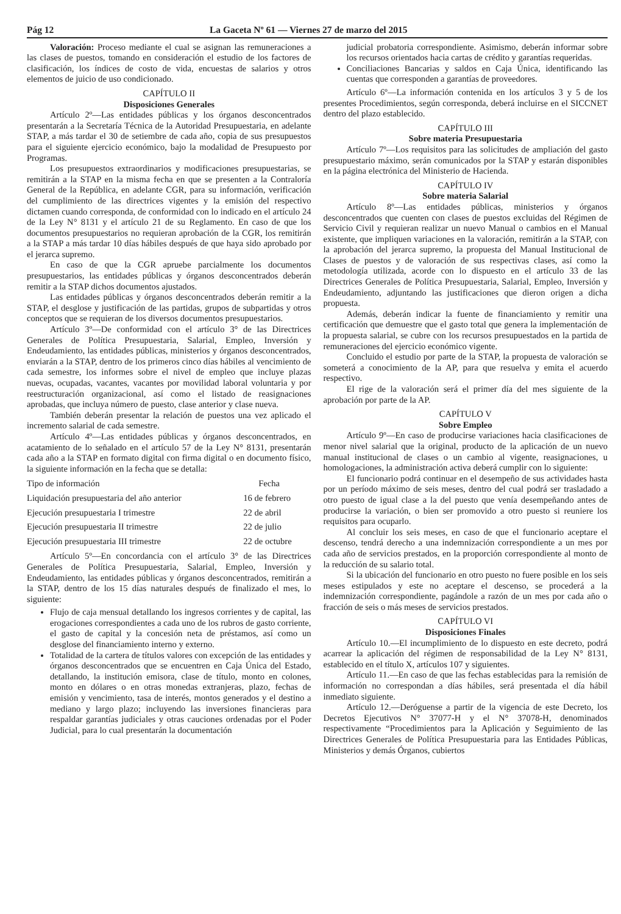Pág 12 La Gaceta Nº 61 — Viernes 27 de marzo del 2015
Valoración: Proceso mediante el cual se asignan las remuneraciones a las clases de puestos, tomando en consideración el estudio de los factores de clasificación, los índices de costo de vida, encuestas de salarios y otros elementos de juicio de uso condicionado.
CAPÍTULO II
Disposiciones Generales
Artículo 2º—Las entidades públicas y los órganos desconcentrados presentarán a la Secretaría Técnica de la Autoridad Presupuestaria, en adelante STAP, a más tardar el 30 de setiembre de cada año, copia de sus presupuestos para el siguiente ejercicio económico, bajo la modalidad de Presupuesto por Programas.
Los presupuestos extraordinarios y modificaciones presupuestarias, se remitirán a la STAP en la misma fecha en que se presenten a la Contraloría General de la República, en adelante CGR, para su información, verificación del cumplimiento de las directrices vigentes y la emisión del respectivo dictamen cuando corresponda, de conformidad con lo indicado en el artículo 24 de la Ley N° 8131 y el artículo 21 de su Reglamento. En caso de que los documentos presupuestarios no requieran aprobación de la CGR, los remitirán a la STAP a más tardar 10 días hábiles después de que haya sido aprobado por el jerarca supremo.
En caso de que la CGR apruebe parcialmente los documentos presupuestarios, las entidades públicas y órganos desconcentrados deberán remitir a la STAP dichos documentos ajustados.
Las entidades públicas y órganos desconcentrados deberán remitir a la STAP, el desglose y justificación de las partidas, grupos de subpartidas y otros conceptos que se requieran de los diversos documentos presupuestarios.
Artículo 3º—De conformidad con el artículo 3° de las Directrices Generales de Política Presupuestaria, Salarial, Empleo, Inversión y Endeudamiento, las entidades públicas, ministerios y órganos desconcentrados, enviarán a la STAP, dentro de los primeros cinco días hábiles al vencimiento de cada semestre, los informes sobre el nivel de empleo que incluye plazas nuevas, ocupadas, vacantes, vacantes por movilidad laboral voluntaria y por reestructuración organizacional, así como el listado de reasignaciones aprobadas, que incluya número de puesto, clase anterior y clase nueva.
También deberán presentar la relación de puestos una vez aplicado el incremento salarial de cada semestre.
Artículo 4º—Las entidades públicas y órganos desconcentrados, en acatamiento de lo señalado en el artículo 57 de la Ley N° 8131, presentarán cada año a la STAP en formato digital con firma digital o en documento físico, la siguiente información en la fecha que se detalla:
| Tipo de información | Fecha |
| --- | --- |
| Liquidación presupuestaria del año anterior | 16 de febrero |
| Ejecución presupuestaria I trimestre | 22 de abril |
| Ejecución presupuestaria II trimestre | 22 de julio |
| Ejecución presupuestaria III trimestre | 22 de octubre |
Artículo 5º—En concordancia con el artículo 3° de las Directrices Generales de Política Presupuestaria, Salarial, Empleo, Inversión y Endeudamiento, las entidades públicas y órganos desconcentrados, remitirán a la STAP, dentro de los 15 días naturales después de finalizado el mes, lo siguiente:
Flujo de caja mensual detallando los ingresos corrientes y de capital, las erogaciones correspondientes a cada uno de los rubros de gasto corriente, el gasto de capital y la concesión neta de préstamos, así como un desglose del financiamiento interno y externo.
Totalidad de la cartera de títulos valores con excepción de las entidades y órganos desconcentrados que se encuentren en Caja Única del Estado, detallando, la institución emisora, clase de título, monto en colones, monto en dólares o en otras monedas extranjeras, plazo, fechas de emisión y vencimiento, tasa de interés, montos generados y el destino a mediano y largo plazo; incluyendo las inversiones financieras para respaldar garantías judiciales y otras cauciones ordenadas por el Poder Judicial, para lo cual presentarán la documentación
judicial probatoria correspondiente. Asimismo, deberán informar sobre los recursos orientados hacia cartas de crédito y garantías requeridas.
Conciliaciones Bancarias y saldos en Caja Única, identificando las cuentas que corresponden a garantías de proveedores.
Artículo 6º—La información contenida en los artículos 3 y 5 de los presentes Procedimientos, según corresponda, deberá incluirse en el SICCNET dentro del plazo establecido.
CAPÍTULO III
Sobre materia Presupuestaria
Artículo 7º—Los requisitos para las solicitudes de ampliación del gasto presupuestario máximo, serán comunicados por la STAP y estarán disponibles en la página electrónica del Ministerio de Hacienda.
CAPÍTULO IV
Sobre materia Salarial
Artículo 8º—Las entidades públicas, ministerios y órganos desconcentrados que cuenten con clases de puestos excluidas del Régimen de Servicio Civil y requieran realizar un nuevo Manual o cambios en el Manual existente, que impliquen variaciones en la valoración, remitirán a la STAP, con la aprobación del jerarca supremo, la propuesta del Manual Institucional de Clases de puestos y de valoración de sus respectivas clases, así como la metodología utilizada, acorde con lo dispuesto en el artículo 33 de las Directrices Generales de Política Presupuestaria, Salarial, Empleo, Inversión y Endeudamiento, adjuntando las justificaciones que dieron origen a dicha propuesta.
Además, deberán indicar la fuente de financiamiento y remitir una certificación que demuestre que el gasto total que genera la implementación de la propuesta salarial, se cubre con los recursos presupuestados en la partida de remuneraciones del ejercicio económico vigente.
Concluido el estudio por parte de la STAP, la propuesta de valoración se someterá a conocimiento de la AP, para que resuelva y emita el acuerdo respectivo.
El rige de la valoración será el primer día del mes siguiente de la aprobación por parte de la AP.
CAPÍTULO V
Sobre Empleo
Artículo 9º—En caso de producirse variaciones hacia clasificaciones de menor nivel salarial que la original, producto de la aplicación de un nuevo manual institucional de clases o un cambio al vigente, reasignaciones, u homologaciones, la administración activa deberá cumplir con lo siguiente:
El funcionario podrá continuar en el desempeño de sus actividades hasta por un período máximo de seis meses, dentro del cual podrá ser trasladado a otro puesto de igual clase a la del puesto que venía desempeñando antes de producirse la variación, o bien ser promovido a otro puesto si reuniere los requisitos para ocuparlo.
Al concluir los seis meses, en caso de que el funcionario aceptare el descenso, tendrá derecho a una indemnización correspondiente a un mes por cada año de servicios prestados, en la proporción correspondiente al monto de la reducción de su salario total.
Si la ubicación del funcionario en otro puesto no fuere posible en los seis meses estipulados y este no aceptare el descenso, se procederá a la indemnización correspondiente, pagándole a razón de un mes por cada año o fracción de seis o más meses de servicios prestados.
CAPÍTULO VI
Disposiciones Finales
Artículo 10.—El incumplimiento de lo dispuesto en este decreto, podrá acarrear la aplicación del régimen de responsabilidad de la Ley N° 8131, establecido en el título X, artículos 107 y siguientes.
Artículo 11.—En caso de que las fechas establecidas para la remisión de información no correspondan a días hábiles, será presentada el día hábil inmediato siguiente.
Artículo 12.—Deróguense a partir de la vigencia de este Decreto, los Decretos Ejecutivos N° 37077-H y el N° 37078-H, denominados respectivamente “Procedimientos para la Aplicación y Seguimiento de las Directrices Generales de Política Presupuestaria para las Entidades Públicas, Ministerios y demás Órganos, cubiertos